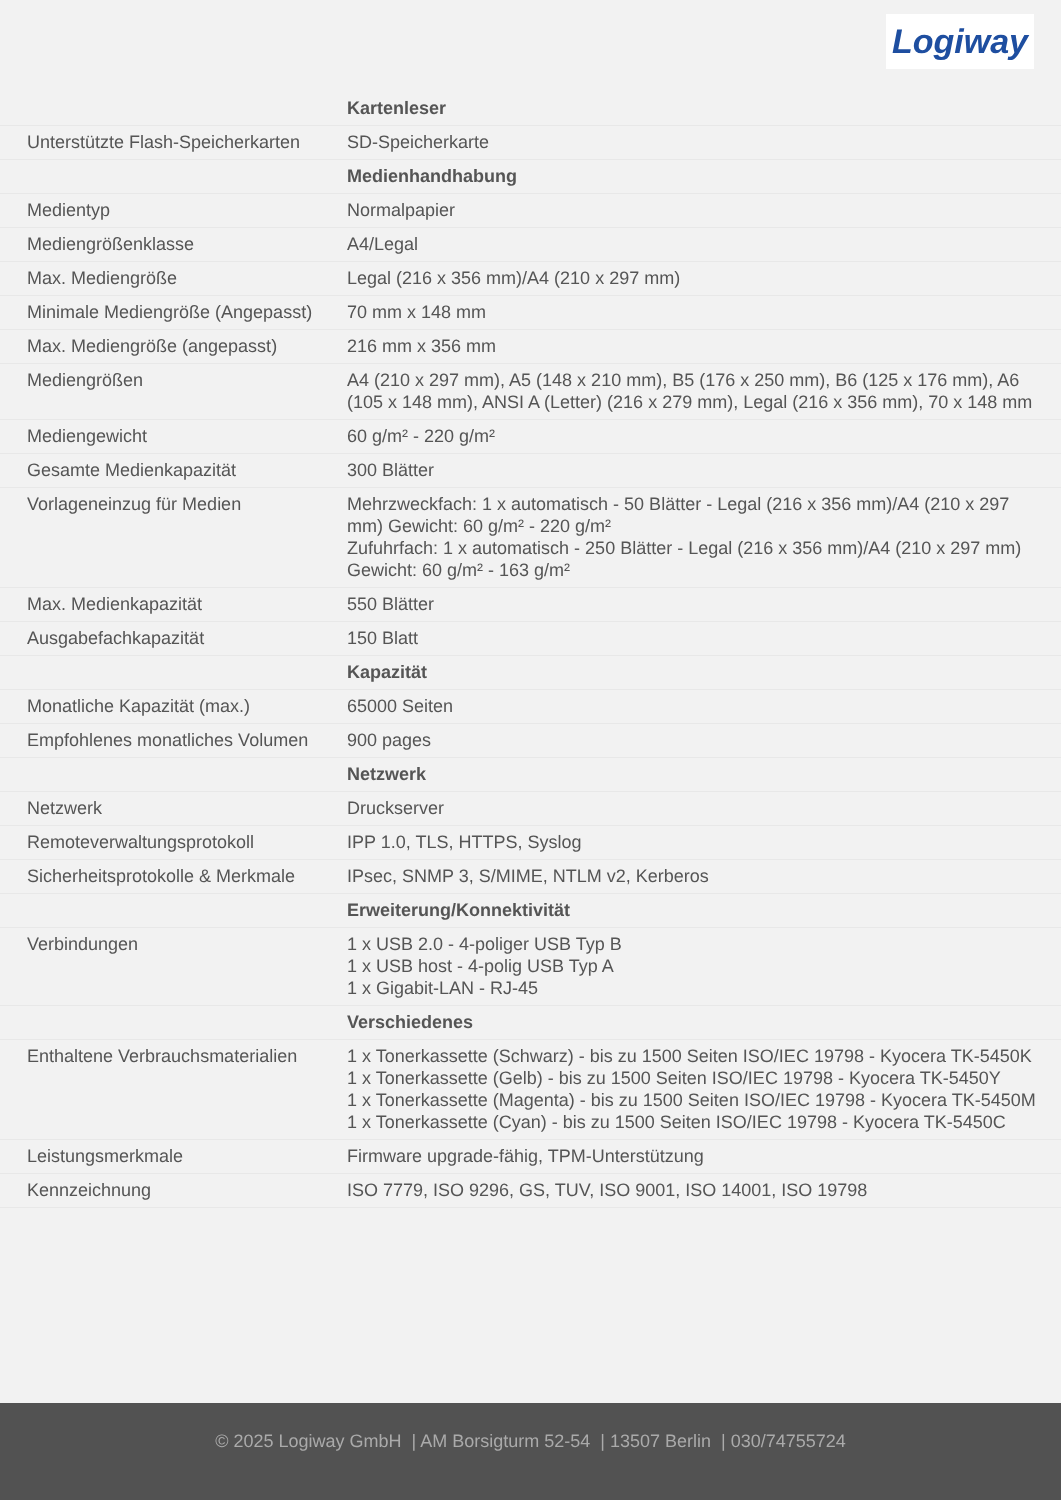Logiway
| | Kartenleser |
| Unterstützte Flash-Speicherkarten | SD-Speicherkarte |
| | Medienhandhabung |
| Medientyp | Normalpapier |
| Mediengrößenklasse | A4/Legal |
| Max. Mediengröße | Legal (216 x 356 mm)/A4 (210 x 297 mm) |
| Minimale Mediengröße (Angepasst) | 70 mm x 148 mm |
| Max. Mediengröße (angepasst) | 216 mm x 356 mm |
| Mediengrößen | A4 (210 x 297 mm), A5 (148 x 210 mm), B5 (176 x 250 mm), B6 (125 x 176 mm), A6 (105 x 148 mm), ANSI A (Letter) (216 x 279 mm), Legal (216 x 356 mm), 70 x 148 mm |
| Mediengewicht | 60 g/m² - 220 g/m² |
| Gesamte Medienkapazität | 300 Blätter |
| Vorlageneinzug für Medien | Mehrzweckfach: 1 x automatisch - 50 Blätter - Legal (216 x 356 mm)/A4 (210 x 297 mm) Gewicht: 60 g/m² - 220 g/m² Zufuhrfach: 1 x automatisch - 250 Blätter - Legal (216 x 356 mm)/A4 (210 x 297 mm) Gewicht: 60 g/m² - 163 g/m² |
| Max. Medienkapazität | 550 Blätter |
| Ausgabefachkapazität | 150 Blatt |
| | Kapazität |
| Monatliche Kapazität (max.) | 65000 Seiten |
| Empfohlenes monatliches Volumen | 900 pages |
| | Netzwerk |
| Netzwerk | Druckserver |
| Remoteverwaltungsprotokoll | IPP 1.0, TLS, HTTPS, Syslog |
| Sicherheitsprotokolle & Merkmale | IPsec, SNMP 3, S/MIME, NTLM v2, Kerberos |
| | Erweiterung/Konnektivität |
| Verbindungen | 1 x USB 2.0 - 4-poliger USB Typ B 1 x USB host - 4-polig USB Typ A 1 x Gigabit-LAN - RJ-45 |
| | Verschiedenes |
| Enthaltene Verbrauchsmaterialien | 1 x Tonerkassette (Schwarz) - bis zu 1500 Seiten ISO/IEC 19798 - Kyocera TK-5450K 1 x Tonerkassette (Gelb) - bis zu 1500 Seiten ISO/IEC 19798 - Kyocera TK-5450Y 1 x Tonerkassette (Magenta) - bis zu 1500 Seiten ISO/IEC 19798 - Kyocera TK-5450M 1 x Tonerkassette (Cyan) - bis zu 1500 Seiten ISO/IEC 19798 - Kyocera TK-5450C |
| Leistungsmerkmale | Firmware upgrade-fähig, TPM-Unterstützung |
| Kennzeichnung | ISO 7779, ISO 9296, GS, TUV, ISO 9001, ISO 14001, ISO 19798 |
© 2025 Logiway GmbH | AM Borsigturm 52-54 | 13507 Berlin | 030/74755724